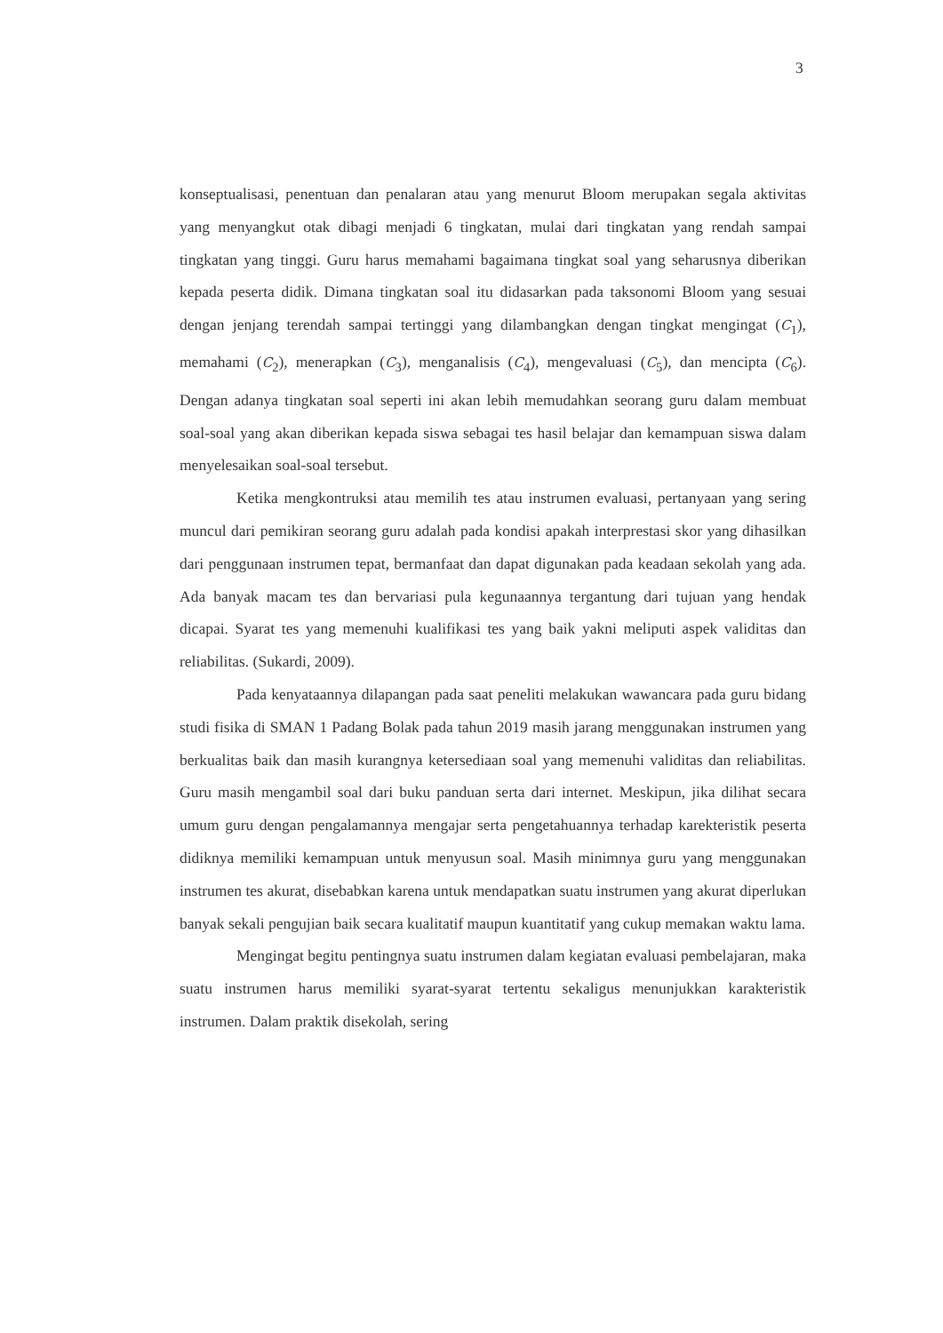3
konseptualisasi, penentuan dan penalaran atau yang menurut Bloom merupakan segala aktivitas yang menyangkut otak dibagi menjadi 6 tingkatan, mulai dari tingkatan yang rendah sampai tingkatan yang tinggi. Guru harus memahami bagaimana tingkat soal yang seharusnya diberikan kepada peserta didik. Dimana tingkatan soal itu didasarkan pada taksonomi Bloom yang sesuai dengan jenjang terendah sampai tertinggi yang dilambangkan dengan tingkat mengingat (C<sub>1</sub>), memahami (C<sub>2</sub>), menerapkan (C<sub>3</sub>), menganalisis (C<sub>4</sub>), mengevaluasi (C<sub>5</sub>), dan mencipta (C<sub>6</sub>). Dengan adanya tingkatan soal seperti ini akan lebih memudahkan seorang guru dalam membuat soal-soal yang akan diberikan kepada siswa sebagai tes hasil belajar dan kemampuan siswa dalam menyelesaikan soal-soal tersebut.
Ketika mengkontruksi atau memilih tes atau instrumen evaluasi, pertanyaan yang sering muncul dari pemikiran seorang guru adalah pada kondisi apakah interprestasi skor yang dihasilkan dari penggunaan instrumen tepat, bermanfaat dan dapat digunakan pada keadaan sekolah yang ada. Ada banyak macam tes dan bervariasi pula kegunaannya tergantung dari tujuan yang hendak dicapai. Syarat tes yang memenuhi kualifikasi tes yang baik yakni meliputi aspek validitas dan reliabilitas. (Sukardi, 2009).
Pada kenyataannya dilapangan pada saat peneliti melakukan wawancara pada guru bidang studi fisika di SMAN 1 Padang Bolak pada tahun 2019 masih jarang menggunakan instrumen yang berkualitas baik dan masih kurangnya ketersediaan soal yang memenuhi validitas dan reliabilitas. Guru masih mengambil soal dari buku panduan serta dari internet. Meskipun, jika dilihat secara umum guru dengan pengalamannya mengajar serta pengetahuannya terhadap karekteristik peserta didiknya memiliki kemampuan untuk menyusun soal. Masih minimnya guru yang menggunakan instrumen tes akurat, disebabkan karena untuk mendapatkan suatu instrumen yang akurat diperlukan banyak sekali pengujian baik secara kualitatif maupun kuantitatif yang cukup memakan waktu lama.
Mengingat begitu pentingnya suatu instrumen dalam kegiatan evaluasi pembelajaran, maka suatu instrumen harus memiliki syarat-syarat tertentu sekaligus menunjukkan karakteristik instrumen. Dalam praktik disekolah, sering